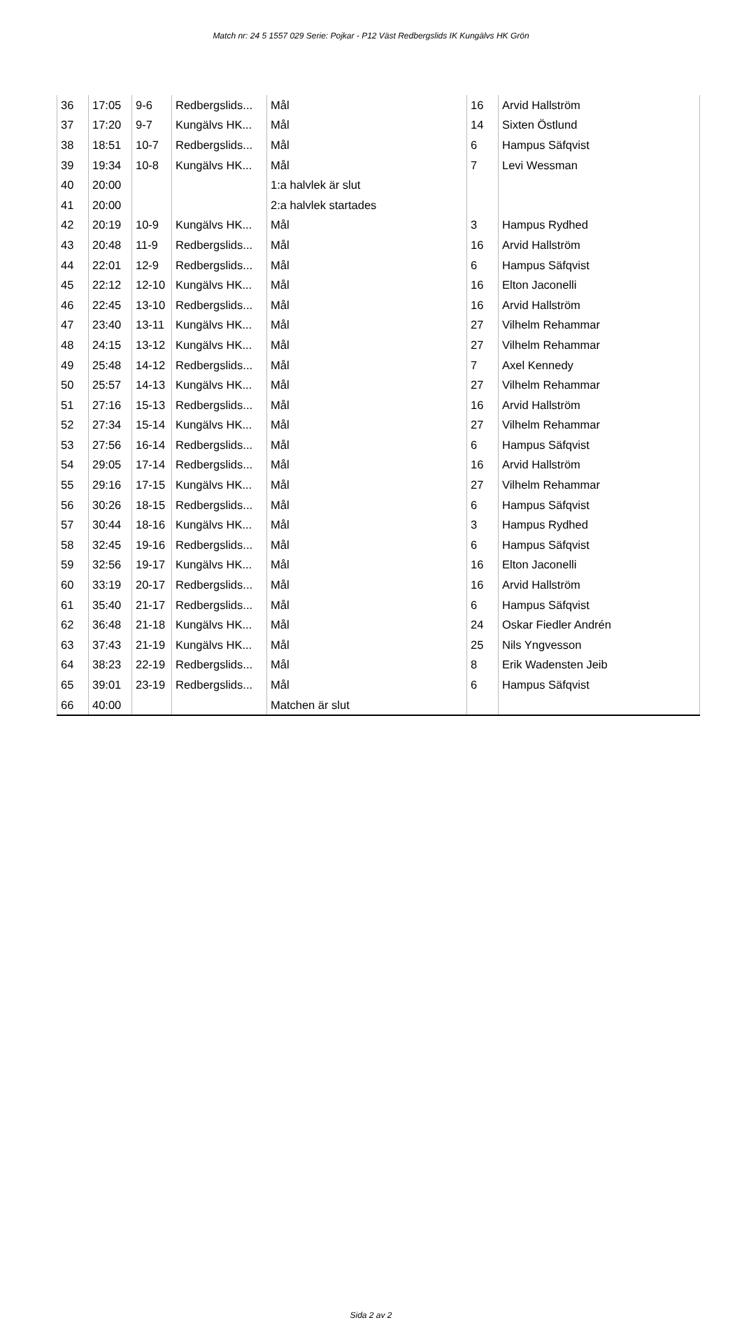Match nr: 24 5 1557 029 Serie: Pojkar - P12 Väst Redbergslids IK Kungälvs HK Grön
| 36 | 17:05 | 9-6 | Redbergslids... | Mål | 16 | Arvid Hallström |
| 37 | 17:20 | 9-7 | Kungälvs HK... | Mål | 14 | Sixten Östlund |
| 38 | 18:51 | 10-7 | Redbergslids... | Mål | 6 | Hampus Säfqvist |
| 39 | 19:34 | 10-8 | Kungälvs HK... | Mål | 7 | Levi Wessman |
| 40 | 20:00 | | | 1:a halvlek är slut | | |
| 41 | 20:00 | | | 2:a halvlek startades | | |
| 42 | 20:19 | 10-9 | Kungälvs HK... | Mål | 3 | Hampus Rydhed |
| 43 | 20:48 | 11-9 | Redbergslids... | Mål | 16 | Arvid Hallström |
| 44 | 22:01 | 12-9 | Redbergslids... | Mål | 6 | Hampus Säfqvist |
| 45 | 22:12 | 12-10 | Kungälvs HK... | Mål | 16 | Elton Jaconelli |
| 46 | 22:45 | 13-10 | Redbergslids... | Mål | 16 | Arvid Hallström |
| 47 | 23:40 | 13-11 | Kungälvs HK... | Mål | 27 | Vilhelm Rehammar |
| 48 | 24:15 | 13-12 | Kungälvs HK... | Mål | 27 | Vilhelm Rehammar |
| 49 | 25:48 | 14-12 | Redbergslids... | Mål | 7 | Axel Kennedy |
| 50 | 25:57 | 14-13 | Kungälvs HK... | Mål | 27 | Vilhelm Rehammar |
| 51 | 27:16 | 15-13 | Redbergslids... | Mål | 16 | Arvid Hallström |
| 52 | 27:34 | 15-14 | Kungälvs HK... | Mål | 27 | Vilhelm Rehammar |
| 53 | 27:56 | 16-14 | Redbergslids... | Mål | 6 | Hampus Säfqvist |
| 54 | 29:05 | 17-14 | Redbergslids... | Mål | 16 | Arvid Hallström |
| 55 | 29:16 | 17-15 | Kungälvs HK... | Mål | 27 | Vilhelm Rehammar |
| 56 | 30:26 | 18-15 | Redbergslids... | Mål | 6 | Hampus Säfqvist |
| 57 | 30:44 | 18-16 | Kungälvs HK... | Mål | 3 | Hampus Rydhed |
| 58 | 32:45 | 19-16 | Redbergslids... | Mål | 6 | Hampus Säfqvist |
| 59 | 32:56 | 19-17 | Kungälvs HK... | Mål | 16 | Elton Jaconelli |
| 60 | 33:19 | 20-17 | Redbergslids... | Mål | 16 | Arvid Hallström |
| 61 | 35:40 | 21-17 | Redbergslids... | Mål | 6 | Hampus Säfqvist |
| 62 | 36:48 | 21-18 | Kungälvs HK... | Mål | 24 | Oskar Fiedler Andrén |
| 63 | 37:43 | 21-19 | Kungälvs HK... | Mål | 25 | Nils Yngvesson |
| 64 | 38:23 | 22-19 | Redbergslids... | Mål | 8 | Erik Wadensten Jeib |
| 65 | 39:01 | 23-19 | Redbergslids... | Mål | 6 | Hampus Säfqvist |
| 66 | 40:00 | | | Matchen är slut | | |
Sida 2 av 2